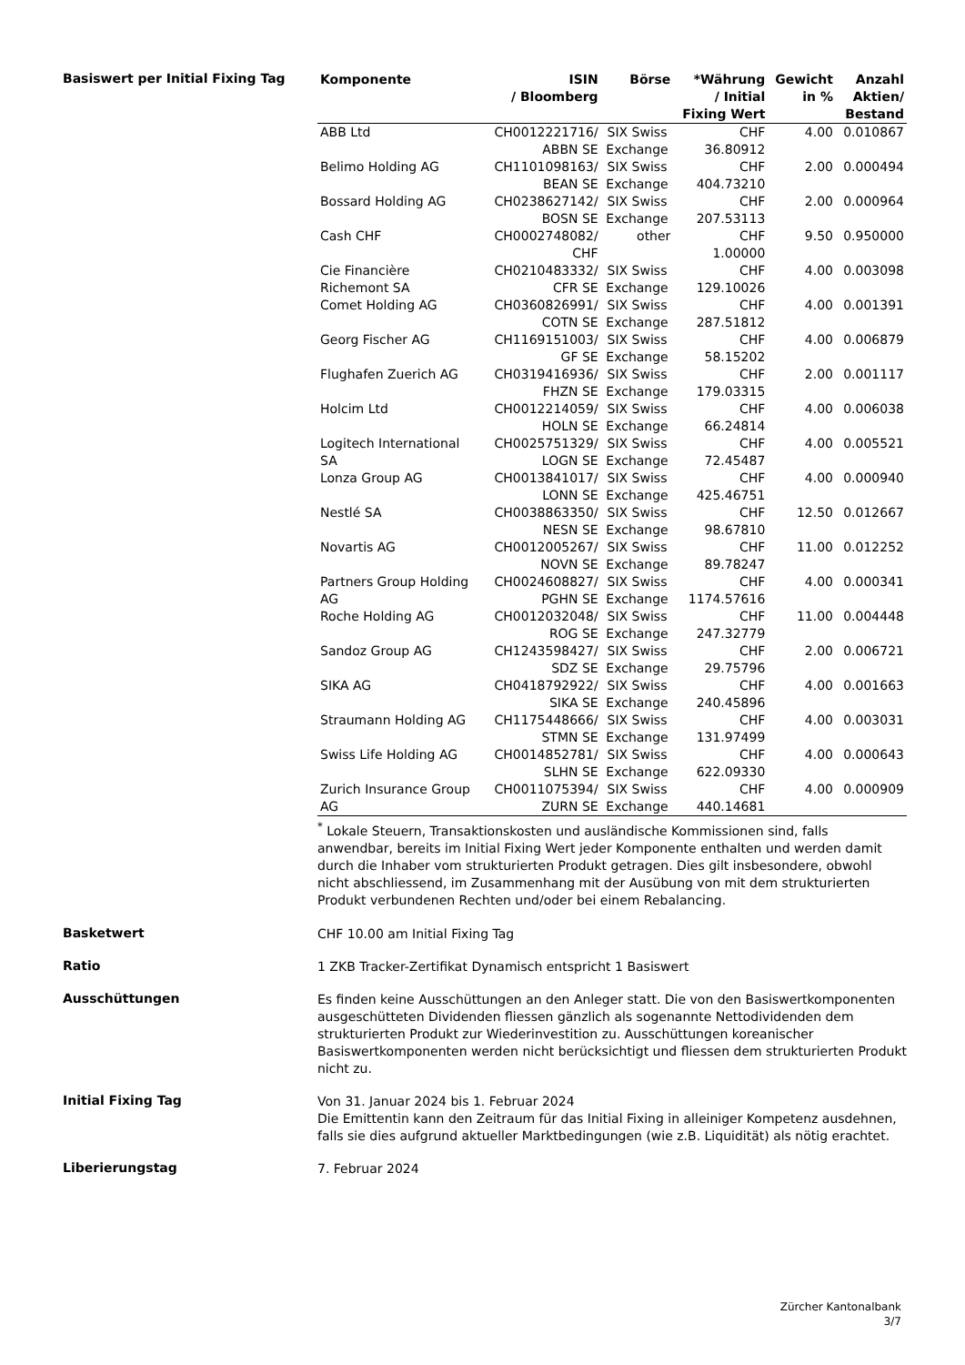Basiswert per Initial Fixing Tag
| Komponente | ISIN / Bloomberg | Börse | *Währung / Initial Fixing Wert | Gewicht in % | Anzahl Aktien/ Bestand |
| --- | --- | --- | --- | --- | --- |
| ABB Ltd | CH0012221716/ ABBN SE | SIX Swiss Exchange | CHF 36.80912 | 4.00 | 0.010867 |
| Belimo Holding AG | CH1101098163/ BEAN SE | SIX Swiss Exchange | CHF 404.73210 | 2.00 | 0.000494 |
| Bossard Holding AG | CH0238627142/ BOSN SE | SIX Swiss Exchange | CHF 207.53113 | 2.00 | 0.000964 |
| Cash CHF | CH0002748082/ CHF | other | CHF 1.00000 | 9.50 | 0.950000 |
| Cie Financière Richemont SA | CH0210483332/ CFR SE | SIX Swiss Exchange | CHF 129.10026 | 4.00 | 0.003098 |
| Comet Holding AG | CH0360826991/ COTN SE | SIX Swiss Exchange | CHF 287.51812 | 4.00 | 0.001391 |
| Georg Fischer AG | CH1169151003/ GF SE | SIX Swiss Exchange | CHF 58.15202 | 4.00 | 0.006879 |
| Flughafen Zuerich AG | CH0319416936/ FHZN SE | SIX Swiss Exchange | CHF 179.03315 | 2.00 | 0.001117 |
| Holcim Ltd | CH0012214059/ HOLN SE | SIX Swiss Exchange | CHF 66.24814 | 4.00 | 0.006038 |
| Logitech International SA | CH0025751329/ LOGN SE | SIX Swiss Exchange | CHF 72.45487 | 4.00 | 0.005521 |
| Lonza Group AG | CH0013841017/ LONN SE | SIX Swiss Exchange | CHF 425.46751 | 4.00 | 0.000940 |
| Nestlé SA | CH0038863350/ NESN SE | SIX Swiss Exchange | CHF 98.67810 | 12.50 | 0.012667 |
| Novartis AG | CH0012005267/ NOVN SE | SIX Swiss Exchange | CHF 89.78247 | 11.00 | 0.012252 |
| Partners Group Holding AG | CH0024608827/ PGHN SE | SIX Swiss Exchange | CHF 1174.57616 | 4.00 | 0.000341 |
| Roche Holding AG | CH0012032048/ ROG SE | SIX Swiss Exchange | CHF 247.32779 | 11.00 | 0.004448 |
| Sandoz Group AG | CH1243598427/ SDZ SE | SIX Swiss Exchange | CHF 29.75796 | 2.00 | 0.006721 |
| SIKA AG | CH0418792922/ SIKA SE | SIX Swiss Exchange | CHF 240.45896 | 4.00 | 0.001663 |
| Straumann Holding AG | CH1175448666/ STMN SE | SIX Swiss Exchange | CHF 131.97499 | 4.00 | 0.003031 |
| Swiss Life Holding AG | CH0014852781/ SLHN SE | SIX Swiss Exchange | CHF 622.09330 | 4.00 | 0.000643 |
| Zurich Insurance Group AG | CH0011075394/ ZURN SE | SIX Swiss Exchange | CHF 440.14681 | 4.00 | 0.000909 |
<sup>*</sup> Lokale Steuern, Transaktionskosten und ausländische Kommissionen sind, falls anwendbar, bereits im Initial Fixing Wert jeder Komponente enthalten und werden damit durch die Inhaber vom strukturierten Produkt getragen. Dies gilt insbesondere, obwohl nicht abschliessend, im Zusammenhang mit der Ausübung von mit dem strukturierten Produkt verbundenen Rechten und/oder bei einem Rebalancing.
Basketwert
CHF 10.00 am Initial Fixing Tag
Ratio
1 ZKB Tracker-Zertifikat Dynamisch entspricht 1 Basiswert
Ausschüttungen
Es finden keine Ausschüttungen an den Anleger statt. Die von den Basiswertkomponenten ausgeschütteten Dividenden fliessen gänzlich als sogenannte Nettodividenden dem strukturierten Produkt zur Wiederinvestition zu. Ausschüttungen koreanischer Basiswertkomponenten werden nicht berücksichtigt und fliessen dem strukturierten Produkt nicht zu.
Initial Fixing Tag
Von 31. Januar 2024 bis 1. Februar 2024
Die Emittentin kann den Zeitraum für das Initial Fixing in alleiniger Kompetenz ausdehnen, falls sie dies aufgrund aktueller Marktbedingungen (wie z.B. Liquidität) als nötig erachtet.
Liberierungstag
7. Februar 2024
Zürcher Kantonalbank
3/7